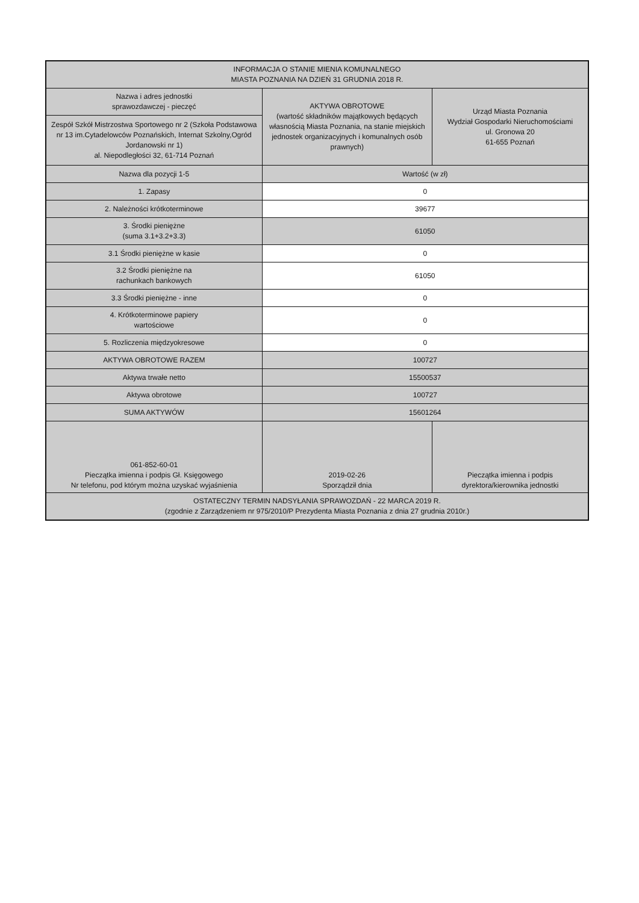| INFORMACJA O STANIE MIENIA KOMUNALNEGO MIASTA POZNANIA NA DZIEŃ 31 GRUDNIA 2018 R. | | |
| Nazwa i adres jednostki sprawozdawczej - pieczęć | AKTYWA OBROTOWE (wartość składników majątkowych będących własnością Miasta Poznania, na stanie miejskich jednostek organizacyjnych i komunalnych osób prawnych) | Urząd Miasta Poznania Wydział Gospodarki Nieruchomościami ul. Gronowa 20 61-655 Poznań |
| Zespół Szkół Mistrzostwa Sportowego nr 2 (Szkoła Podstawowa nr 13 im.Cytadelowców Poznańskich, Internat Szkolny,Ogród Jordanowski nr 1) al. Niepodległości 32, 61-714 Poznań | | |
| Nazwa dla pozycji 1-5 | Wartość (w zł) | |
| 1. Zapasy | 0 | |
| 2. Należności krótkoterminowe | 39677 | |
| 3. Środki pieniężne (suma 3.1+3.2+3.3) | 61050 | |
| 3.1 Środki pieniężne w kasie | 0 | |
| 3.2 Środki pieniężne na rachunkach bankowych | 61050 | |
| 3.3 Środki pieniężne - inne | 0 | |
| 4. Krótkoterminowe papiery wartościowe | 0 | |
| 5. Rozliczenia międzyokresowe | 0 | |
| AKTYWA OBROTOWE RAZEM | 100727 | |
| Aktywa trwałe netto | 15500537 | |
| Aktywa obrotowe | 100727 | |
| SUMA AKTYWÓW | 15601264 | |
| 061-852-60-01 Pieczątka imienna i podpis Gł. Księgowego Nr telefonu, pod którym można uzyskać wyjaśnienia | 2019-02-26 Sporządził dnia | Pieczątka imienna i podpis dyrektora/kierownika jednostki |
| OSTATECZNY TERMIN NADSYŁANIA SPRAWOZDAŃ - 22 MARCA 2019 R. (zgodnie z Zarządzeniem nr 975/2010/P Prezydenta Miasta Poznania z dnia 27 grudnia 2010r.) | | |